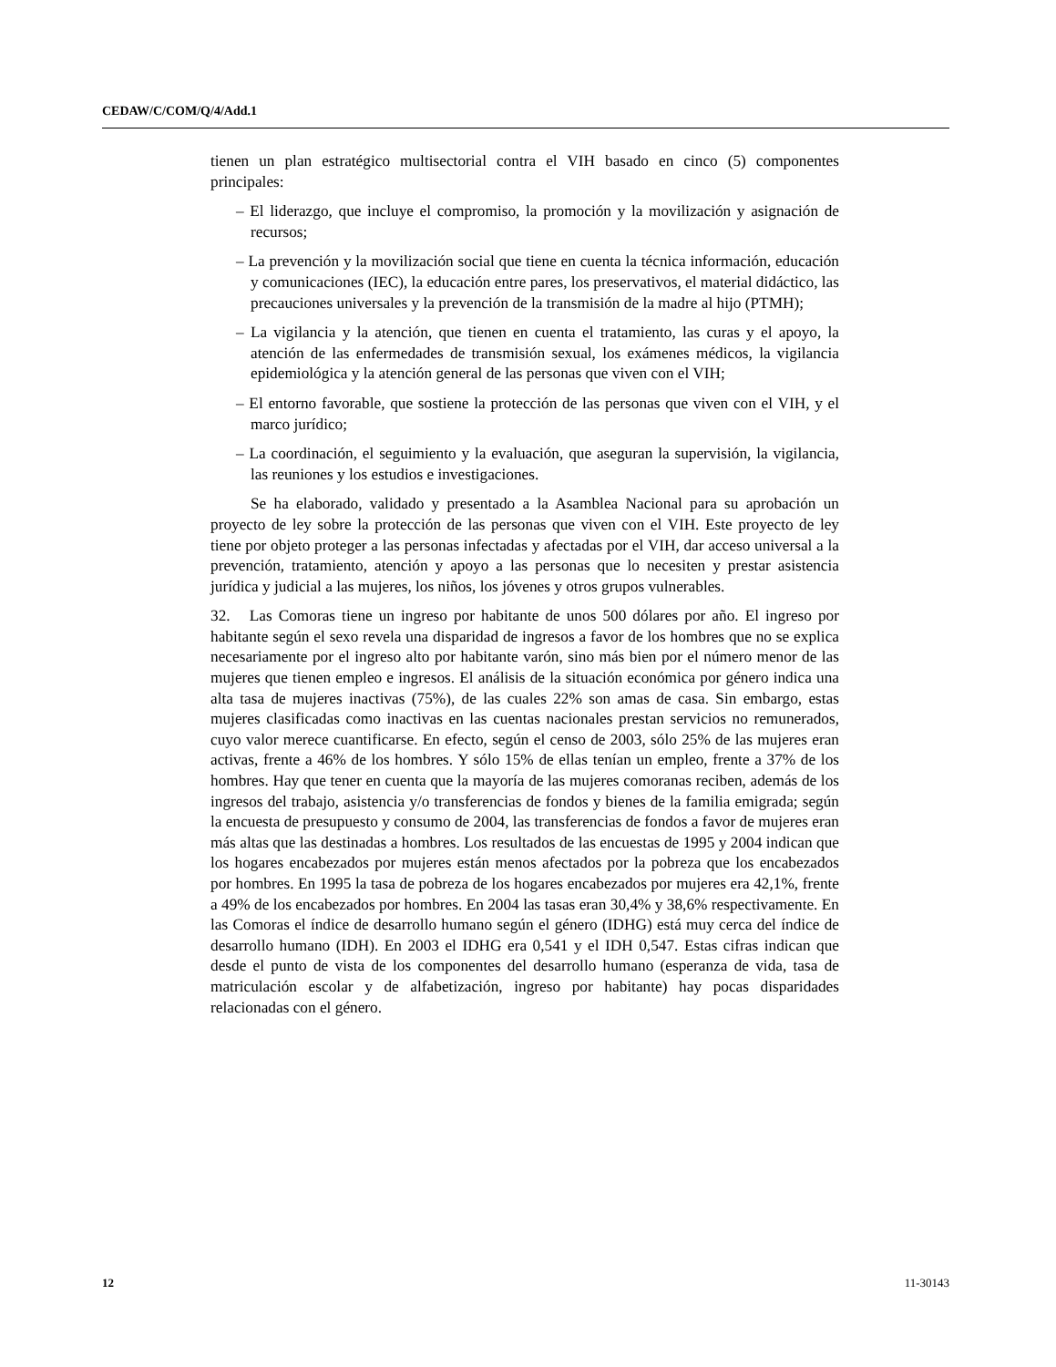CEDAW/C/COM/Q/4/Add.1
tienen un plan estratégico multisectorial contra el VIH basado en cinco (5) componentes principales:
– El liderazgo, que incluye el compromiso, la promoción y la movilización y asignación de recursos;
– La prevención y la movilización social que tiene en cuenta la técnica información, educación y comunicaciones (IEC), la educación entre pares, los preservativos, el material didáctico, las precauciones universales y la prevención de la transmisión de la madre al hijo (PTMH);
– La vigilancia y la atención, que tienen en cuenta el tratamiento, las curas y el apoyo, la atención de las enfermedades de transmisión sexual, los exámenes médicos, la vigilancia epidemiológica y la atención general de las personas que viven con el VIH;
– El entorno favorable, que sostiene la protección de las personas que viven con el VIH, y el marco jurídico;
– La coordinación, el seguimiento y la evaluación, que aseguran la supervisión, la vigilancia, las reuniones y los estudios e investigaciones.
Se ha elaborado, validado y presentado a la Asamblea Nacional para su aprobación un proyecto de ley sobre la protección de las personas que viven con el VIH. Este proyecto de ley tiene por objeto proteger a las personas infectadas y afectadas por el VIH, dar acceso universal a la prevención, tratamiento, atención y apoyo a las personas que lo necesiten y prestar asistencia jurídica y judicial a las mujeres, los niños, los jóvenes y otros grupos vulnerables.
32. Las Comoras tiene un ingreso por habitante de unos 500 dólares por año. El ingreso por habitante según el sexo revela una disparidad de ingresos a favor de los hombres que no se explica necesariamente por el ingreso alto por habitante varón, sino más bien por el número menor de las mujeres que tienen empleo e ingresos. El análisis de la situación económica por género indica una alta tasa de mujeres inactivas (75%), de las cuales 22% son amas de casa. Sin embargo, estas mujeres clasificadas como inactivas en las cuentas nacionales prestan servicios no remunerados, cuyo valor merece cuantificarse. En efecto, según el censo de 2003, sólo 25% de las mujeres eran activas, frente a 46% de los hombres. Y sólo 15% de ellas tenían un empleo, frente a 37% de los hombres. Hay que tener en cuenta que la mayoría de las mujeres comoranas reciben, además de los ingresos del trabajo, asistencia y/o transferencias de fondos y bienes de la familia emigrada; según la encuesta de presupuesto y consumo de 2004, las transferencias de fondos a favor de mujeres eran más altas que las destinadas a hombres. Los resultados de las encuestas de 1995 y 2004 indican que los hogares encabezados por mujeres están menos afectados por la pobreza que los encabezados por hombres. En 1995 la tasa de pobreza de los hogares encabezados por mujeres era 42,1%, frente a 49% de los encabezados por hombres. En 2004 las tasas eran 30,4% y 38,6% respectivamente. En las Comoras el índice de desarrollo humano según el género (IDHG) está muy cerca del índice de desarrollo humano (IDH). En 2003 el IDHG era 0,541 y el IDH 0,547. Estas cifras indican que desde el punto de vista de los componentes del desarrollo humano (esperanza de vida, tasa de matriculación escolar y de alfabetización, ingreso por habitante) hay pocas disparidades relacionadas con el género.
12 11-30143